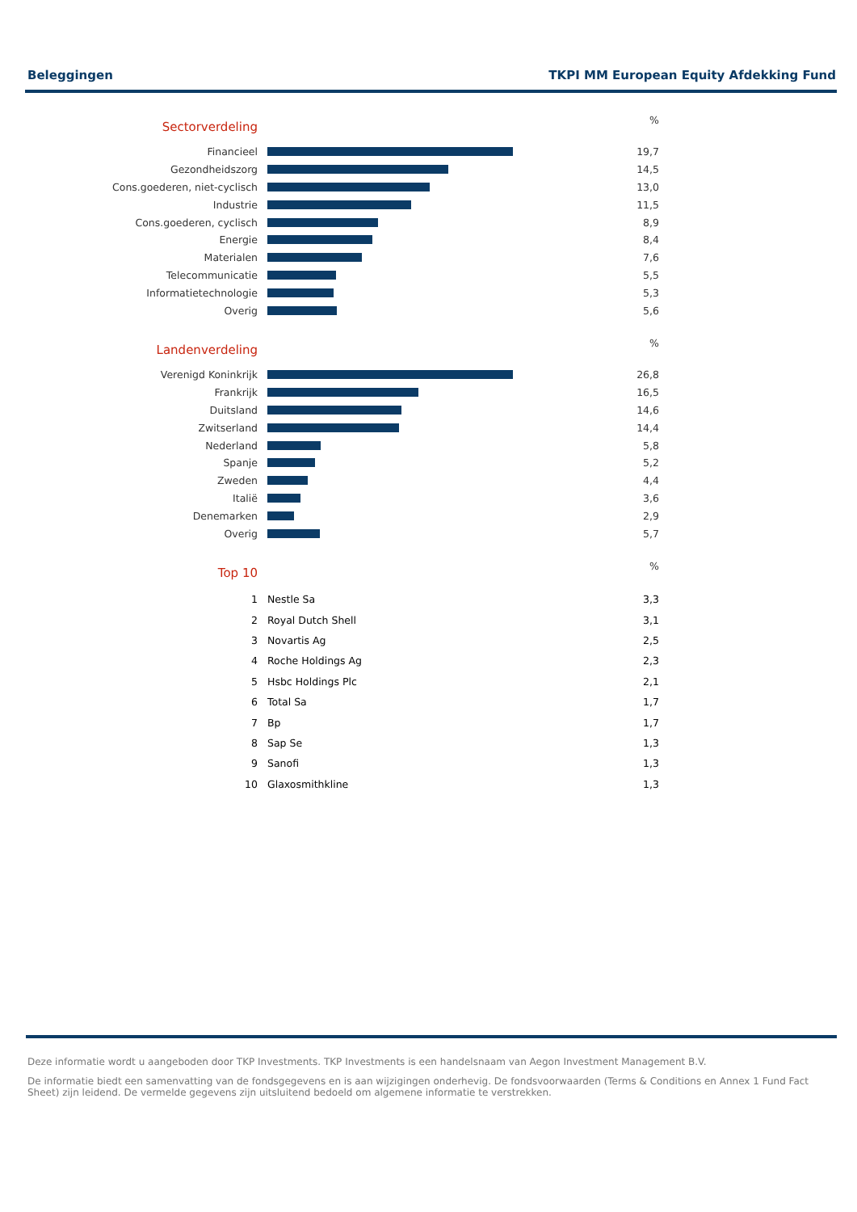Beleggingen TKPI MM European Equity Afdekking Fund
| Sectorverdeling | | % |
| Financieel | | 19,7 |
| Gezondheidszorg | | 14,5 |
| Cons.goederen, niet-cyclisch | | 13,0 |
| Industrie | | 11,5 |
| Cons.goederen, cyclisch | | 8,9 |
| Energie | | 8,4 |
| Materialen | | 7,6 |
| Telecommunicatie | | 5,5 |
| Informatietechnologie | | 5,3 |
| Overig | | 5,6 |
| Landenverdeling | | % |
| Verenigd Koninkrijk | | 26,8 |
| Frankrijk | | 16,5 |
| Duitsland | | 14,6 |
| Zwitserland | | 14,4 |
| Nederland | | 5,8 |
| Spanje | | 5,2 |
| Zweden | | 4,4 |
| Italië | | 3,6 |
| Denemarken | | 2,9 |
| Overig | | 5,7 |
| Top 10 | | % |
| 1 | Nestle Sa | 3,3 |
| 2 | Royal Dutch Shell | 3,1 |
| 3 | Novartis Ag | 2,5 |
| 4 | Roche Holdings Ag | 2,3 |
| 5 | Hsbc Holdings Plc | 2,1 |
| 6 | Total Sa | 1,7 |
| 7 | Bp | 1,7 |
| 8 | Sap Se | 1,3 |
| 9 | Sanofi | 1,3 |
| 10 | Glaxosmithkline | 1,3 |
Deze informatie wordt u aangeboden door TKP Investments. TKP Investments is een handelsnaam van Aegon Investment Management B.V.
De informatie biedt een samenvatting van de fondsgegevens en is aan wijzigingen onderhevig. De fondsvoorwaarden (Terms & Conditions en Annex 1 Fund Fact Sheet) zijn leidend. De vermelde gegevens zijn uitsluitend bedoeld om algemene informatie te verstrekken.